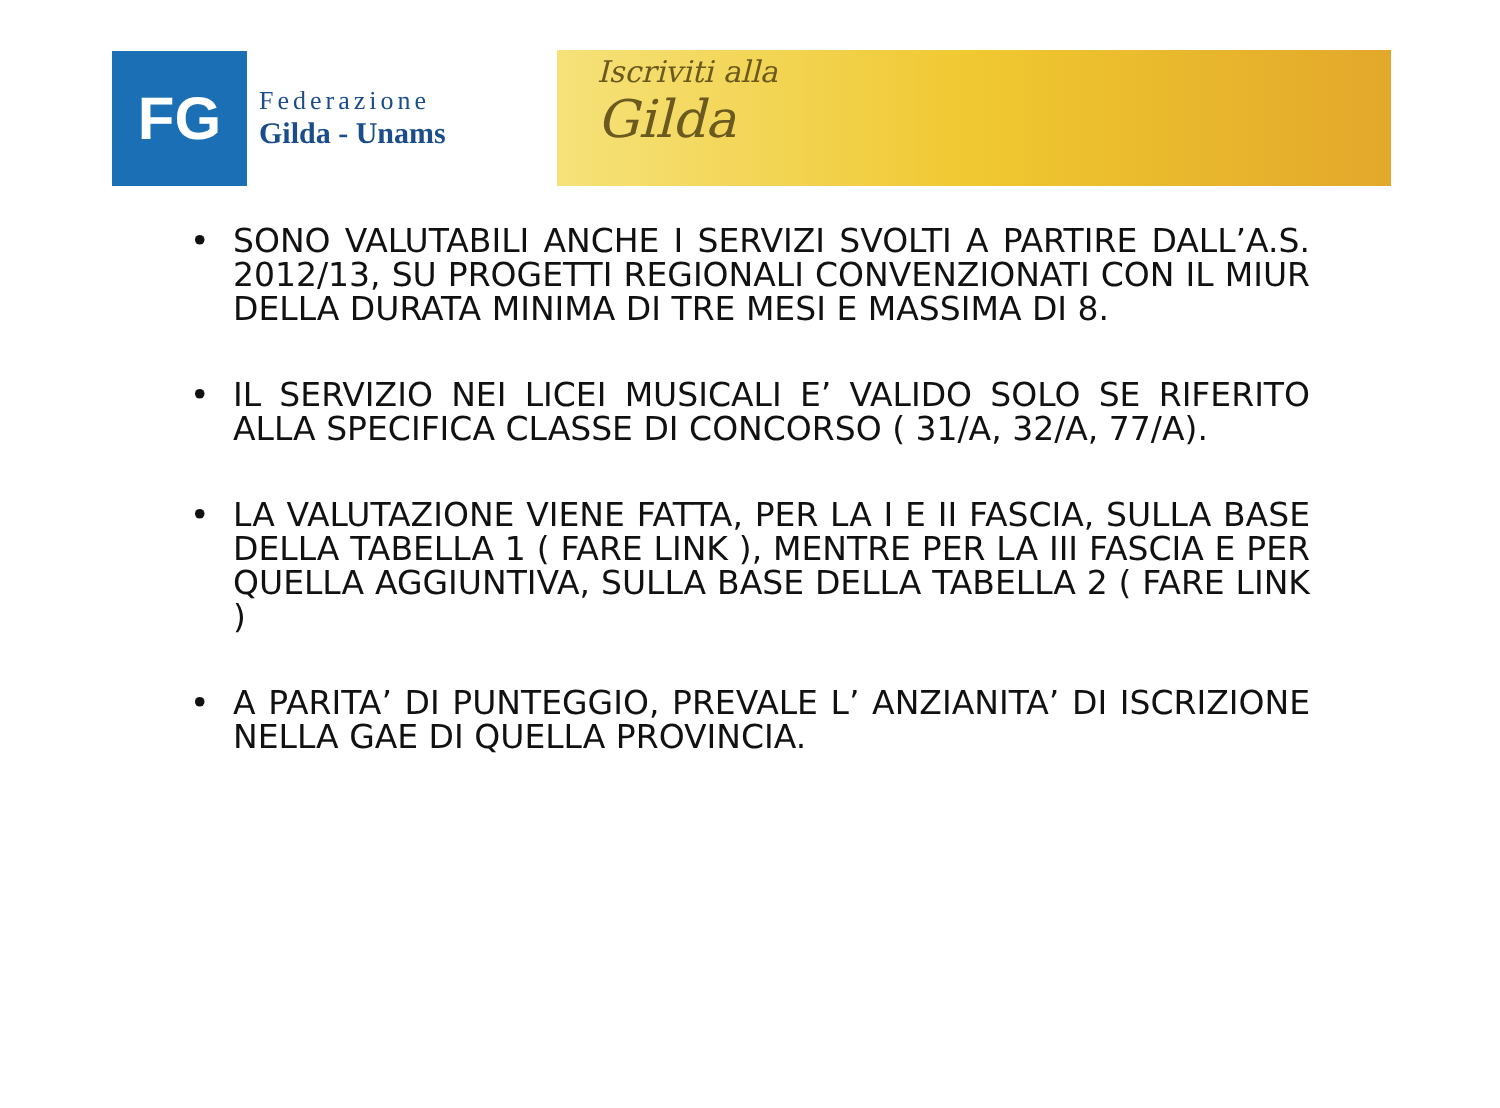FG
Federazione
Gilda - Unams
Iscriviti alla
Gilda
• SONO VALUTABILI ANCHE I SERVIZI SVOLTI A PARTIRE DALL’A.S. 2012/13, SU PROGETTI REGIONALI CONVENZIONATI CON IL MIUR DELLA DURATA MINIMA DI TRE MESI E MASSIMA DI 8.
• IL SERVIZIO NEI LICEI MUSICALI E’ VALIDO SOLO SE RIFERITO ALLA SPECIFICA CLASSE DI CONCORSO ( 31/A, 32/A, 77/A).
• LA VALUTAZIONE VIENE FATTA, PER LA I E II FASCIA, SULLA BASE DELLA TABELLA 1 ( FARE LINK ), MENTRE PER LA III FASCIA E PER QUELLA AGGIUNTIVA, SULLA BASE DELLA TABELLA 2 ( FARE LINK )
• A PARITA’ DI PUNTEGGIO, PREVALE L’ ANZIANITA’ DI ISCRIZIONE NELLA GAE DI QUELLA PROVINCIA.